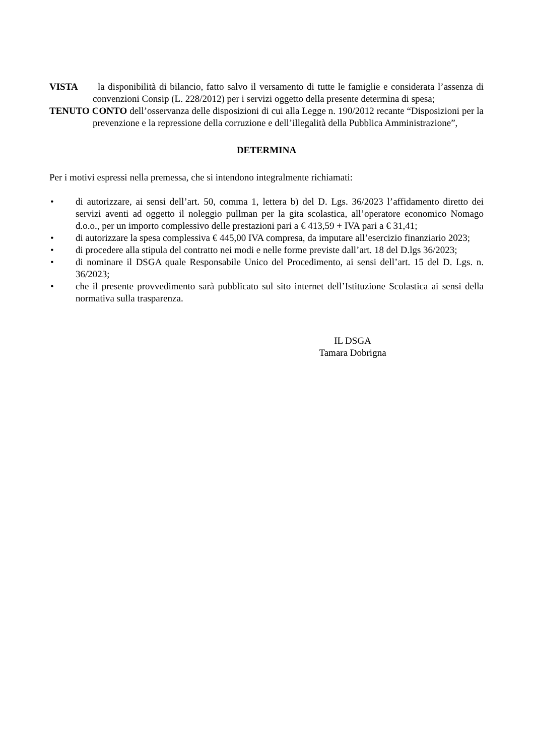VISTA la disponibilità di bilancio, fatto salvo il versamento di tutte le famiglie e considerata l’assenza di convenzioni Consip (L. 228/2012) per i servizi oggetto della presente determina di spesa;
TENUTO CONTO dell’osservanza delle disposizioni di cui alla Legge n. 190/2012 recante “Disposizioni per la prevenzione e la repressione della corruzione e dell’illegalità della Pubblica Amministrazione”,
DETERMINA
Per i motivi espressi nella premessa, che si intendono integralmente richiamati:
• di autorizzare, ai sensi dell’art. 50, comma 1, lettera b) del D. Lgs. 36/2023 l’affidamento diretto dei servizi aventi ad oggetto il noleggio pullman per la gita scolastica, all’operatore economico Nomago d.o.o., per un importo complessivo delle prestazioni pari a € 413,59 + IVA pari a € 31,41;
• di autorizzare la spesa complessiva € 445,00 IVA compresa, da imputare all’esercizio finanziario 2023;
• di procedere alla stipula del contratto nei modi e nelle forme previste dall’art. 18 del D.lgs 36/2023;
• di nominare il DSGA quale Responsabile Unico del Procedimento, ai sensi dell’art. 15 del D. Lgs. n. 36/2023;
• che il presente provvedimento sarà pubblicato sul sito internet dell’Istituzione Scolastica ai sensi della normativa sulla trasparenza.
IL DSGA
Tamara Dobrigna